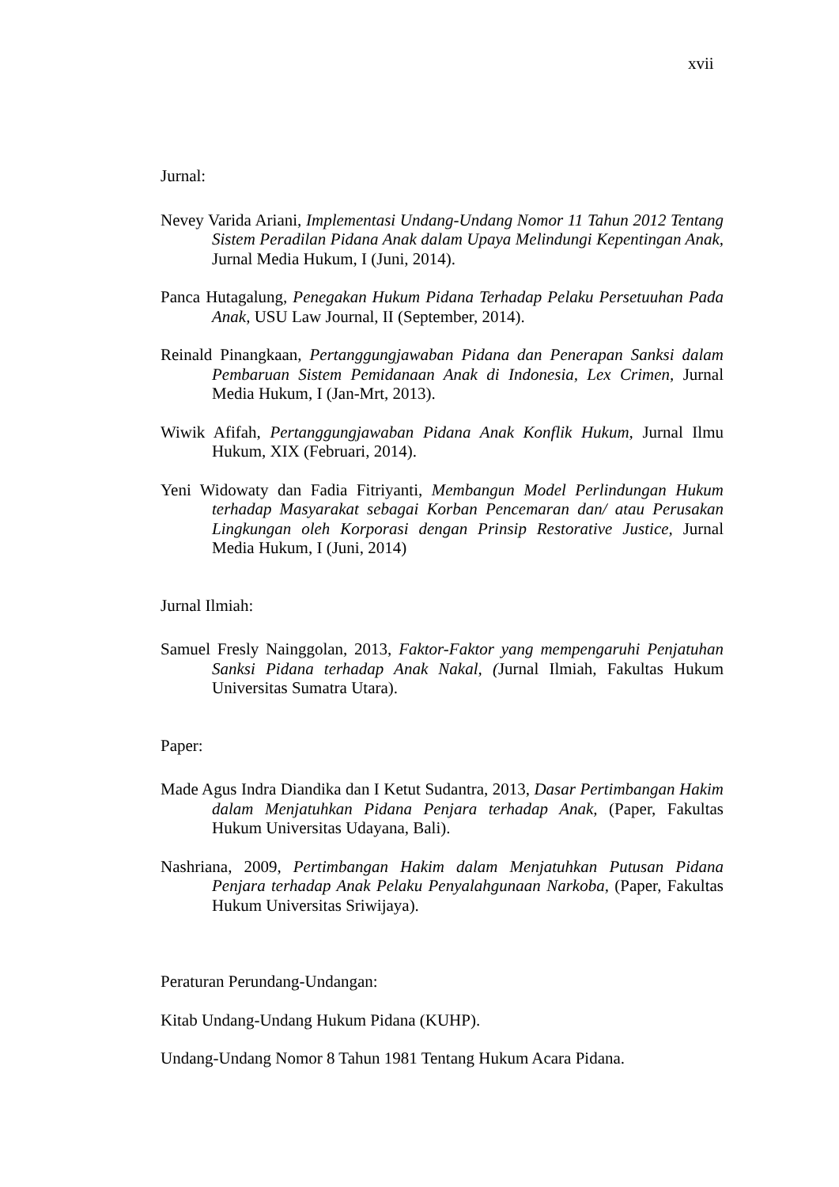xvii
Jurnal:
Nevey Varida Ariani, Implementasi Undang-Undang Nomor 11 Tahun 2012 Tentang Sistem Peradilan Pidana Anak dalam Upaya Melindungi Kepentingan Anak, Jurnal Media Hukum, I (Juni, 2014).
Panca Hutagalung, Penegakan Hukum Pidana Terhadap Pelaku Persetuuhan Pada Anak, USU Law Journal, II (September, 2014).
Reinald Pinangkaan, Pertanggungjawaban Pidana dan Penerapan Sanksi dalam Pembaruan Sistem Pemidanaan Anak di Indonesia, Lex Crimen, Jurnal Media Hukum, I (Jan-Mrt, 2013).
Wiwik Afifah, Pertanggungjawaban Pidana Anak Konflik Hukum, Jurnal Ilmu Hukum, XIX (Februari, 2014).
Yeni Widowaty dan Fadia Fitriyanti, Membangun Model Perlindungan Hukum terhadap Masyarakat sebagai Korban Pencemaran dan/ atau Perusakan Lingkungan oleh Korporasi dengan Prinsip Restorative Justice, Jurnal Media Hukum, I (Juni, 2014)
Jurnal Ilmiah:
Samuel Fresly Nainggolan, 2013, Faktor-Faktor yang mempengaruhi Penjatuhan Sanksi Pidana terhadap Anak Nakal, (Jurnal Ilmiah, Fakultas Hukum Universitas Sumatra Utara).
Paper:
Made Agus Indra Diandika dan I Ketut Sudantra, 2013, Dasar Pertimbangan Hakim dalam Menjatuhkan Pidana Penjara terhadap Anak, (Paper, Fakultas Hukum Universitas Udayana, Bali).
Nashriana, 2009, Pertimbangan Hakim dalam Menjatuhkan Putusan Pidana Penjara terhadap Anak Pelaku Penyalahgunaan Narkoba, (Paper, Fakultas Hukum Universitas Sriwijaya).
Peraturan Perundang-Undangan:
Kitab Undang-Undang Hukum Pidana (KUHP).
Undang-Undang Nomor 8 Tahun 1981 Tentang Hukum Acara Pidana.